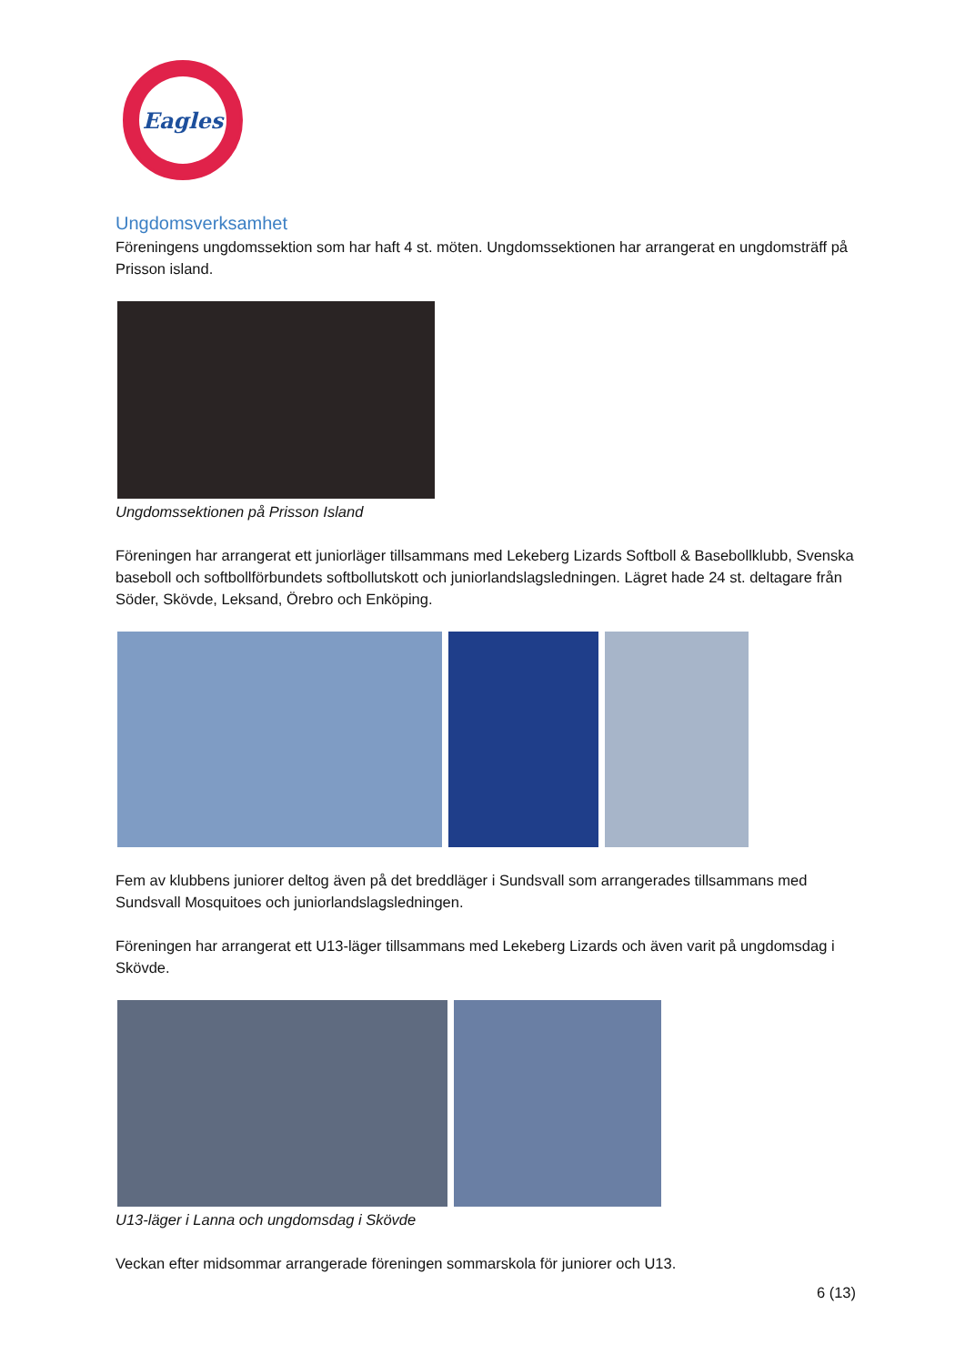Eagles
Ungdomsverksamhet
Föreningens ungdomssektion som har haft 4 st. möten. Ungdomssektionen har arrangerat en ungdomsträff på Prisson island.
Ungdomssektionen på Prisson Island
Föreningen har arrangerat ett juniorläger tillsammans med Lekeberg Lizards Softboll & Basebollklubb, Svenska baseboll och softbollförbundets softbollutskott och juniorlandslagsledningen. Lägret hade 24 st. deltagare från Söder, Skövde, Leksand, Örebro och Enköping.
Fem av klubbens juniorer deltog även på det breddläger i Sundsvall som arrangerades tillsammans med Sundsvall Mosquitoes och juniorlandslagsledningen.
Föreningen har arrangerat ett U13-läger tillsammans med Lekeberg Lizards och även varit på ungdomsdag i Skövde.
U13-läger i Lanna och ungdomsdag i Skövde
Veckan efter midsommar arrangerade föreningen sommarskola för juniorer och U13.
6 (13)